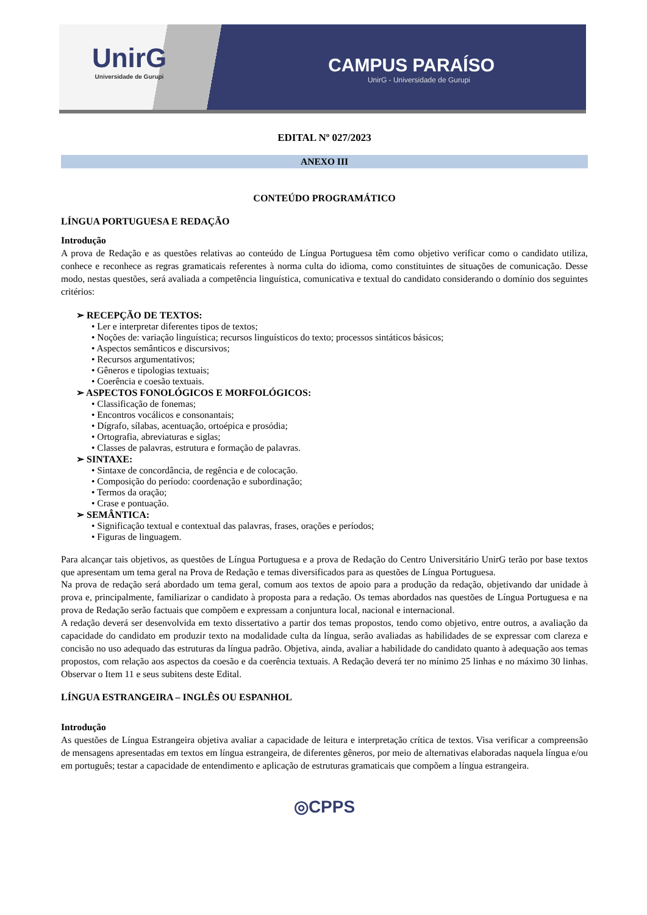UnirG
Universidade de Gurupi
CAMPUS PARAÍSO
UnirG - Universidade de Gurupi
EDITAL Nº 027/2023
ANEXO III
CONTEÚDO PROGRAMÁTICO
LÍNGUA PORTUGUESA E REDAÇÃO
Introdução
A prova de Redação e as questões relativas ao conteúdo de Língua Portuguesa têm como objetivo verificar como o candidato utiliza, conhece e reconhece as regras gramaticais referentes à norma culta do idioma, como constituintes de situações de comunicação. Desse modo, nestas questões, será avaliada a competência linguística, comunicativa e textual do candidato considerando o domínio dos seguintes critérios:
➢ RECEPÇÃO DE TEXTOS:
• Ler e interpretar diferentes tipos de textos;
• Noções de: variação linguística; recursos linguísticos do texto; processos sintáticos básicos;
• Aspectos semânticos e discursivos;
• Recursos argumentativos;
• Gêneros e tipologias textuais;
• Coerência e coesão textuais.
➢ ASPECTOS FONOLÓGICOS E MORFOLÓGICOS:
• Classificação de fonemas;
• Encontros vocálicos e consonantais;
• Dígrafo, sílabas, acentuação, ortoépica e prosódia;
• Ortografia, abreviaturas e siglas;
• Classes de palavras, estrutura e formação de palavras.
➢ SINTAXE:
• Sintaxe de concordância, de regência e de colocação.
• Composição do período: coordenação e subordinação;
• Termos da oração;
• Crase e pontuação.
➢ SEMÂNTICA:
• Significação textual e contextual das palavras, frases, orações e períodos;
• Figuras de linguagem.
Para alcançar tais objetivos, as questões de Língua Portuguesa e a prova de Redação do Centro Universitário UnirG terão por base textos que apresentam um tema geral na Prova de Redação e temas diversificados para as questões de Língua Portuguesa.
Na prova de redação será abordado um tema geral, comum aos textos de apoio para a produção da redação, objetivando dar unidade à prova e, principalmente, familiarizar o candidato à proposta para a redação. Os temas abordados nas questões de Língua Portuguesa e na prova de Redação serão factuais que compõem e expressam a conjuntura local, nacional e internacional.
A redação deverá ser desenvolvida em texto dissertativo a partir dos temas propostos, tendo como objetivo, entre outros, a avaliação da capacidade do candidato em produzir texto na modalidade culta da língua, serão avaliadas as habilidades de se expressar com clareza e concisão no uso adequado das estruturas da língua padrão. Objetiva, ainda, avaliar a habilidade do candidato quanto à adequação aos temas propostos, com relação aos aspectos da coesão e da coerência textuais. A Redação deverá ter no mínimo 25 linhas e no máximo 30 linhas. Observar o Item 11 e seus subitens deste Edital.
LÍNGUA ESTRANGEIRA – INGLÊS OU ESPANHOL
Introdução
As questões de Língua Estrangeira objetiva avaliar a capacidade de leitura e interpretação crítica de textos. Visa verificar a compreensão de mensagens apresentadas em textos em língua estrangeira, de diferentes gêneros, por meio de alternativas elaboradas naquela língua e/ou em português; testar a capacidade de entendimento e aplicação de estruturas gramaticais que compõem a língua estrangeira.
◎CPPS